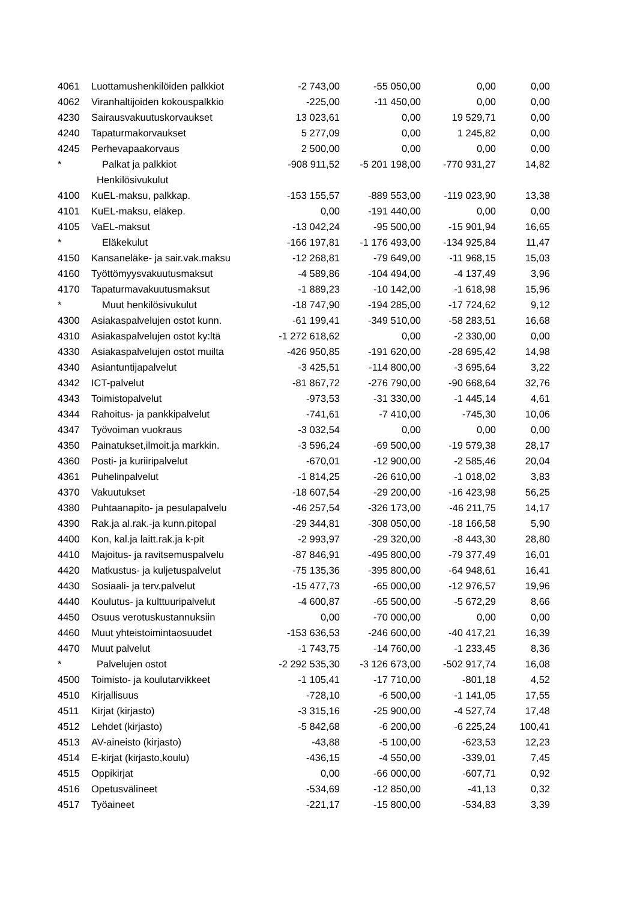| 4061 | Luottamushenkilöiden palkkiot | -2 743,00 | -55 050,00 | 0,00 | 0,00 |
| 4062 | Viranhaltijoiden kokouspalkkio | -225,00 | -11 450,00 | 0,00 | 0,00 |
| 4230 | Sairausvakuutuskorvaukset | 13 023,61 | 0,00 | 19 529,71 | 0,00 |
| 4240 | Tapaturmakorvaukset | 5 277,09 | 0,00 | 1 245,82 | 0,00 |
| 4245 | Perhevapaakorvaus | 2 500,00 | 0,00 | 0,00 | 0,00 |
| * | Palkat ja palkkiot | -908 911,52 | -5 201 198,00 | -770 931,27 | 14,82 |
| | Henkilösivukulut | | | | |
| 4100 | KuEL-maksu, palkkap. | -153 155,57 | -889 553,00 | -119 023,90 | 13,38 |
| 4101 | KuEL-maksu, eläkep. | 0,00 | -191 440,00 | 0,00 | 0,00 |
| 4105 | VaEL-maksut | -13 042,24 | -95 500,00 | -15 901,94 | 16,65 |
| * | Eläkekulut | -166 197,81 | -1 176 493,00 | -134 925,84 | 11,47 |
| 4150 | Kansaneläke- ja sair.vak.maksu | -12 268,81 | -79 649,00 | -11 968,15 | 15,03 |
| 4160 | Työttömyysvakuutusmaksut | -4 589,86 | -104 494,00 | -4 137,49 | 3,96 |
| 4170 | Tapaturmavakuutusmaksut | -1 889,23 | -10 142,00 | -1 618,98 | 15,96 |
| * | Muut henkilösivukulut | -18 747,90 | -194 285,00 | -17 724,62 | 9,12 |
| 4300 | Asiakaspalvelujen ostot kunn. | -61 199,41 | -349 510,00 | -58 283,51 | 16,68 |
| 4310 | Asiakaspalvelujen ostot ky:ltä | -1 272 618,62 | 0,00 | -2 330,00 | 0,00 |
| 4330 | Asiakaspalvelujen ostot muilta | -426 950,85 | -191 620,00 | -28 695,42 | 14,98 |
| 4340 | Asiantuntijapalvelut | -3 425,51 | -114 800,00 | -3 695,64 | 3,22 |
| 4342 | ICT-palvelut | -81 867,72 | -276 790,00 | -90 668,64 | 32,76 |
| 4343 | Toimistopalvelut | -973,53 | -31 330,00 | -1 445,14 | 4,61 |
| 4344 | Rahoitus- ja pankkipalvelut | -741,61 | -7 410,00 | -745,30 | 10,06 |
| 4347 | Työvoiman vuokraus | -3 032,54 | 0,00 | 0,00 | 0,00 |
| 4350 | Painatukset,ilmoit.ja markkin. | -3 596,24 | -69 500,00 | -19 579,38 | 28,17 |
| 4360 | Posti- ja kuriiripalvelut | -670,01 | -12 900,00 | -2 585,46 | 20,04 |
| 4361 | Puhelinpalvelut | -1 814,25 | -26 610,00 | -1 018,02 | 3,83 |
| 4370 | Vakuutukset | -18 607,54 | -29 200,00 | -16 423,98 | 56,25 |
| 4380 | Puhtaanapito- ja pesulapalvelu | -46 257,54 | -326 173,00 | -46 211,75 | 14,17 |
| 4390 | Rak.ja al.rak.-ja kunn.pitopal | -29 344,81 | -308 050,00 | -18 166,58 | 5,90 |
| 4400 | Kon, kal.ja laitt.rak.ja k-pit | -2 993,97 | -29 320,00 | -8 443,30 | 28,80 |
| 4410 | Majoitus- ja ravitsemuspalvelu | -87 846,91 | -495 800,00 | -79 377,49 | 16,01 |
| 4420 | Matkustus- ja kuljetuspalvelut | -75 135,36 | -395 800,00 | -64 948,61 | 16,41 |
| 4430 | Sosiaali- ja terv.palvelut | -15 477,73 | -65 000,00 | -12 976,57 | 19,96 |
| 4440 | Koulutus- ja kulttuuripalvelut | -4 600,87 | -65 500,00 | -5 672,29 | 8,66 |
| 4450 | Osuus verotuskustannuksiin | 0,00 | -70 000,00 | 0,00 | 0,00 |
| 4460 | Muut yhteistoimintaosuudet | -153 636,53 | -246 600,00 | -40 417,21 | 16,39 |
| 4470 | Muut palvelut | -1 743,75 | -14 760,00 | -1 233,45 | 8,36 |
| * | Palvelujen ostot | -2 292 535,30 | -3 126 673,00 | -502 917,74 | 16,08 |
| 4500 | Toimisto- ja koulutarvikkeet | -1 105,41 | -17 710,00 | -801,18 | 4,52 |
| 4510 | Kirjallisuus | -728,10 | -6 500,00 | -1 141,05 | 17,55 |
| 4511 | Kirjat (kirjasto) | -3 315,16 | -25 900,00 | -4 527,74 | 17,48 |
| 4512 | Lehdet (kirjasto) | -5 842,68 | -6 200,00 | -6 225,24 | 100,41 |
| 4513 | AV-aineisto (kirjasto) | -43,88 | -5 100,00 | -623,53 | 12,23 |
| 4514 | E-kirjat (kirjasto,koulu) | -436,15 | -4 550,00 | -339,01 | 7,45 |
| 4515 | Oppikirjat | 0,00 | -66 000,00 | -607,71 | 0,92 |
| 4516 | Opetusvälineet | -534,69 | -12 850,00 | -41,13 | 0,32 |
| 4517 | Työaineet | -221,17 | -15 800,00 | -534,83 | 3,39 |